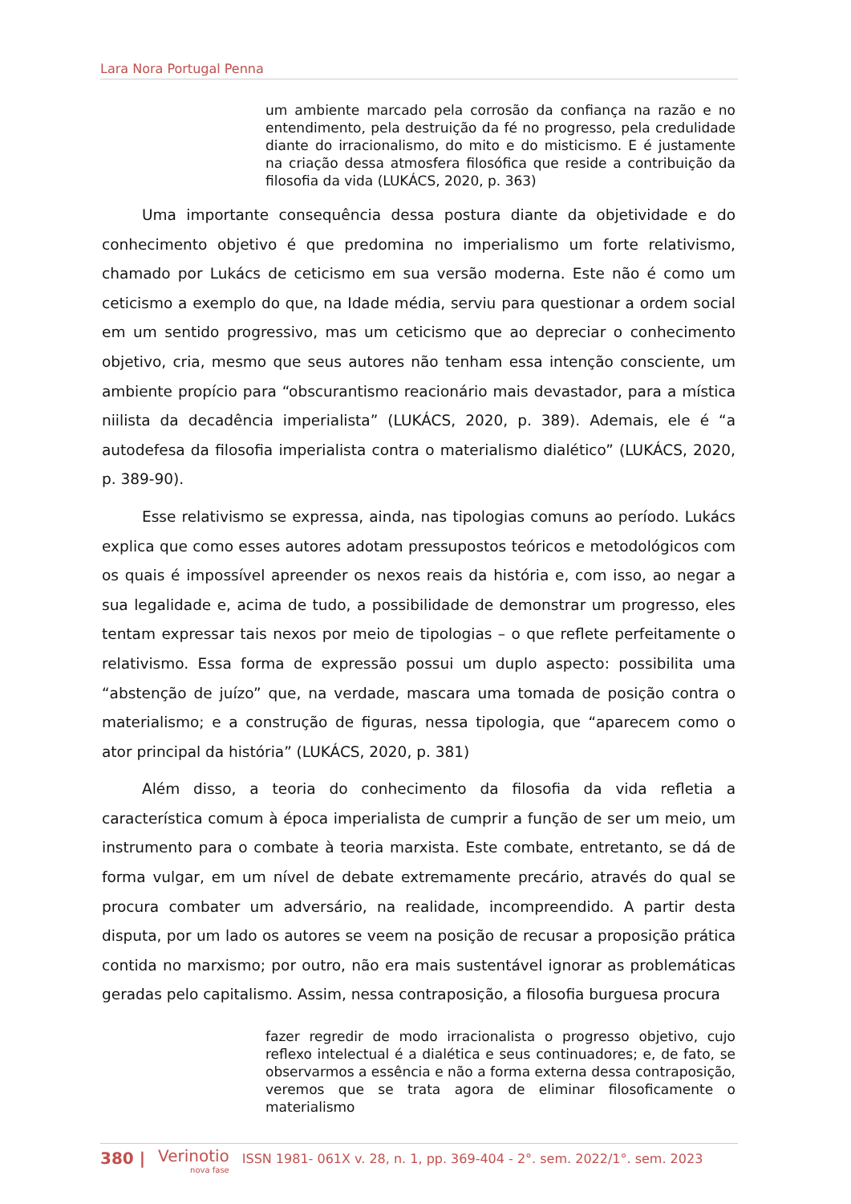Lara Nora Portugal Penna
um ambiente marcado pela corrosão da confiança na razão e no entendimento, pela destruição da fé no progresso, pela credulidade diante do irracionalismo, do mito e do misticismo. E é justamente na criação dessa atmosfera filosófica que reside a contribuição da filosofia da vida (LUKÁCS, 2020, p. 363)
Uma importante consequência dessa postura diante da objetividade e do conhecimento objetivo é que predomina no imperialismo um forte relativismo, chamado por Lukács de ceticismo em sua versão moderna. Este não é como um ceticismo a exemplo do que, na Idade média, serviu para questionar a ordem social em um sentido progressivo, mas um ceticismo que ao depreciar o conhecimento objetivo, cria, mesmo que seus autores não tenham essa intenção consciente, um ambiente propício para “obscurantismo reacionário mais devastador, para a mística niilista da decadência imperialista” (LUKÁCS, 2020, p. 389). Ademais, ele é “a autodefesa da filosofia imperialista contra o materialismo dialético” (LUKÁCS, 2020, p. 389-90).
Esse relativismo se expressa, ainda, nas tipologias comuns ao período. Lukács explica que como esses autores adotam pressupostos teóricos e metodológicos com os quais é impossível apreender os nexos reais da história e, com isso, ao negar a sua legalidade e, acima de tudo, a possibilidade de demonstrar um progresso, eles tentam expressar tais nexos por meio de tipologias – o que reflete perfeitamente o relativismo. Essa forma de expressão possui um duplo aspecto: possibilita uma “abstenção de juízo” que, na verdade, mascara uma tomada de posição contra o materialismo; e a construção de figuras, nessa tipologia, que “aparecem como o ator principal da história” (LUKÁCS, 2020, p. 381)
Além disso, a teoria do conhecimento da filosofia da vida refletia a característica comum à época imperialista de cumprir a função de ser um meio, um instrumento para o combate à teoria marxista. Este combate, entretanto, se dá de forma vulgar, em um nível de debate extremamente precário, através do qual se procura combater um adversário, na realidade, incompreendido. A partir desta disputa, por um lado os autores se veem na posição de recusar a proposição prática contida no marxismo; por outro, não era mais sustentável ignorar as problemáticas geradas pelo capitalismo. Assim, nessa contraposição, a filosofia burguesa procura
fazer regredir de modo irracionalista o progresso objetivo, cujo reflexo intelectual é a dialética e seus continuadores; e, de fato, se observarmos a essência e não a forma externa dessa contraposição, veremos que se trata agora de eliminar filosoficamente o materialismo
380 | Verinotio
nova fase ISSN 1981- 061X v. 28, n. 1, pp. 369-404 - 2°. sem. 2022/1°. sem. 2023